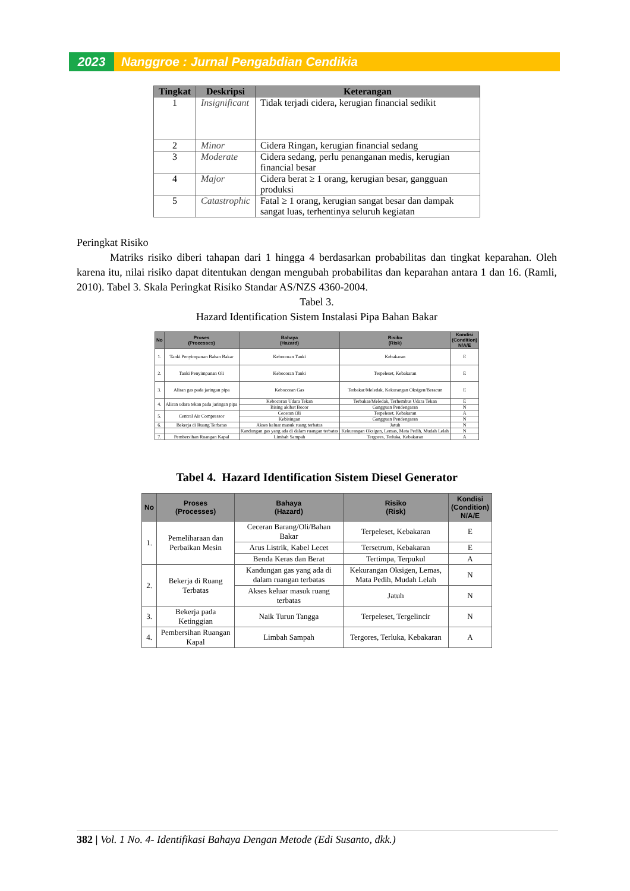2023 Nanggroe : Jurnal Pengabdian Cendikia
| Tingkat | Deskripsi | Keterangan |
| --- | --- | --- |
| 1 | Insignificant | Tidak terjadi cidera, kerugian financial sedikit |
| 2 | Minor | Cidera Ringan, kerugian financial sedang |
| 3 | Moderate | Cidera sedang, perlu penanganan medis, kerugian financial besar |
| 4 | Major | Cidera berat ≥ 1 orang, kerugian besar, gangguan produksi |
| 5 | Catastrophic | Fatal ≥ 1 orang, kerugian sangat besar dan dampak sangat luas, terhentinya seluruh kegiatan |
Peringkat Risiko
Matriks risiko diberi tahapan dari 1 hingga 4 berdasarkan probabilitas dan tingkat keparahan. Oleh karena itu, nilai risiko dapat ditentukan dengan mengubah probabilitas dan keparahan antara 1 dan 16. (Ramli, 2010). Tabel 3. Skala Peringkat Risiko Standar AS/NZS 4360-2004.
Tabel 3.
Hazard Identification Sistem Instalasi Pipa Bahan Bakar
| No | Proses (Processes) | Bahaya (Hazard) | Risiko (Risk) | Kondisi (Condition) N/A/E |
| --- | --- | --- | --- | --- |
| 1. | Tanki Penyimpanan Bahan Bakar | Kebocoran Tanki | Kebakaran | E |
| 2. | Tanki Penyimpanan Oli | Kebocoran Tanki | Terpeleset, Kebakaran | E |
| 3. | Aliran gas pada jaringan pipa | Kebocoran Gas | Terbakar/Meledak, Kekurangan Oksigen/Beracun | E |
| 4. | Aliran udara tekan pada jaringan pipa | Kebocoran Udara Tekan | Terbakar/Meledak, Terhembus Udara Tekan | E |
| | | Bising akibat Bocor | Gangguan Pendengaran | N |
| 5. | Central Air Compressor | Ceceran Oli | Terpeleset, Kebakaran | A |
| | | Kebisingan | Gangguan Pendengaran | N |
| 6. | Bekerja di Ruang Terbatas | Akses keluar masuk ruang terbatas | Jatuh | N |
| | | Kandungan gas yang ada di dalam ruangan terbatas | Kekurangan Oksigen, Lemas, Mata Pedih, Mudah Lelah | N |
| 7. | Pembersihan Ruangan Kapal | Limbah Sampah | Tergores, Terluka, Kebakaran | A |
Tabel 4. Hazard Identification Sistem Diesel Generator
| No | Proses (Processes) | Bahaya (Hazard) | Risiko (Risk) | Kondisi (Condition) N/A/E |
| --- | --- | --- | --- | --- |
| 1. | Pemeliharaan dan Perbaikan Mesin | Ceceran Barang/Oli/Bahan Bakar | Terpeleset, Kebakaran | E |
| | | Arus Listrik, Kabel Lecet | Tersetrum, Kebakaran | E |
| | | Benda Keras dan Berat | Tertimpa, Terpukul | A |
| 2. | Bekerja di Ruang Terbatas | Kandungan gas yang ada di dalam ruangan terbatas | Kekurangan Oksigen, Lemas, Mata Pedih, Mudah Lelah | N |
| | | Akses keluar masuk ruang terbatas | Jatuh | N |
| 3. | Bekerja pada Ketinggian | Naik Turun Tangga | Terpeleset, Tergelincir | N |
| 4. | Pembersihan Ruangan Kapal | Limbah Sampah | Tergores, Terluka, Kebakaran | A |
382 | Vol. 1 No. 4- Identifikasi Bahaya Dengan Metode (Edi Susanto, dkk.)